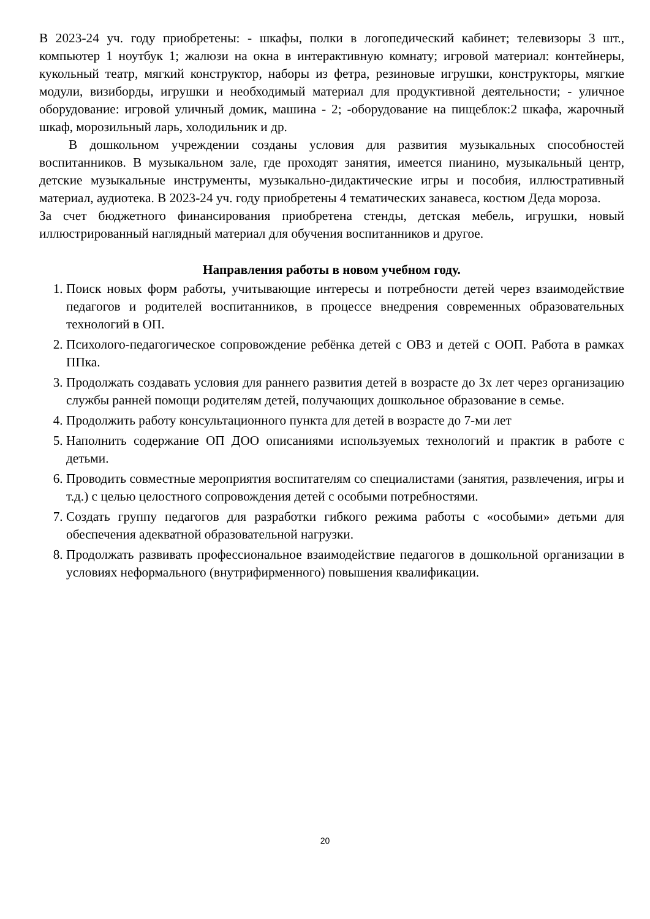В 2023-24 уч. году приобретены: - шкафы, полки в логопедический кабинет; телевизоры 3 шт., компьютер 1 ноутбук 1; жалюзи на окна в интерактивную комнату; игровой материал: контейнеры, кукольный театр, мягкий конструктор, наборы из фетра, резиновые игрушки, конструкторы, мягкие модули, визиборды, игрушки и необходимый материал для продуктивной деятельности; - уличное оборудование: игровой уличный домик, машина - 2; -оборудование на пищеблок:2 шкафа, жарочный шкаф, морозильный ларь, холодильник и др.
В дошкольном учреждении созданы условия для развития музыкальных способностей воспитанников. В музыкальном зале, где проходят занятия, имеется пианино, музыкальный центр, детские музыкальные инструменты, музыкально-дидактические игры и пособия, иллюстративный материал, аудиотека. В 2023-24 уч. году приобретены 4 тематических занавеса, костюм Деда мороза.
За счет бюджетного финансирования приобретена стенды, детская мебель, игрушки, новый иллюстрированный наглядный материал для обучения воспитанников и другое.
Направления работы в новом учебном году.
1. Поиск новых форм работы, учитывающие интересы и потребности детей через взаимодействие педагогов и родителей воспитанников, в процессе внедрения современных образовательных технологий в ОП.
2. Психолого-педагогическое сопровождение ребёнка детей с ОВЗ и детей с ООП. Работа в рамках ППка.
3. Продолжать создавать условия для раннего развития детей в возрасте до 3х лет через организацию службы ранней помощи родителям детей, получающих дошкольное образование в семье.
4. Продолжить работу консультационного пункта для детей в возрасте до 7-ми лет
5. Наполнить содержание ОП ДОО описаниями используемых технологий и практик в работе с детьми.
6. Проводить совместные мероприятия воспитателям со специалистами (занятия, развлечения, игры и т.д.) с целью целостного сопровождения детей с особыми потребностями.
7. Создать группу педагогов для разработки гибкого режима работы с «особыми» детьми для обеспечения адекватной образовательной нагрузки.
8. Продолжать развивать профессиональное взаимодействие педагогов в дошкольной организации в условиях неформального (внутрифирменного) повышения квалификации.
20